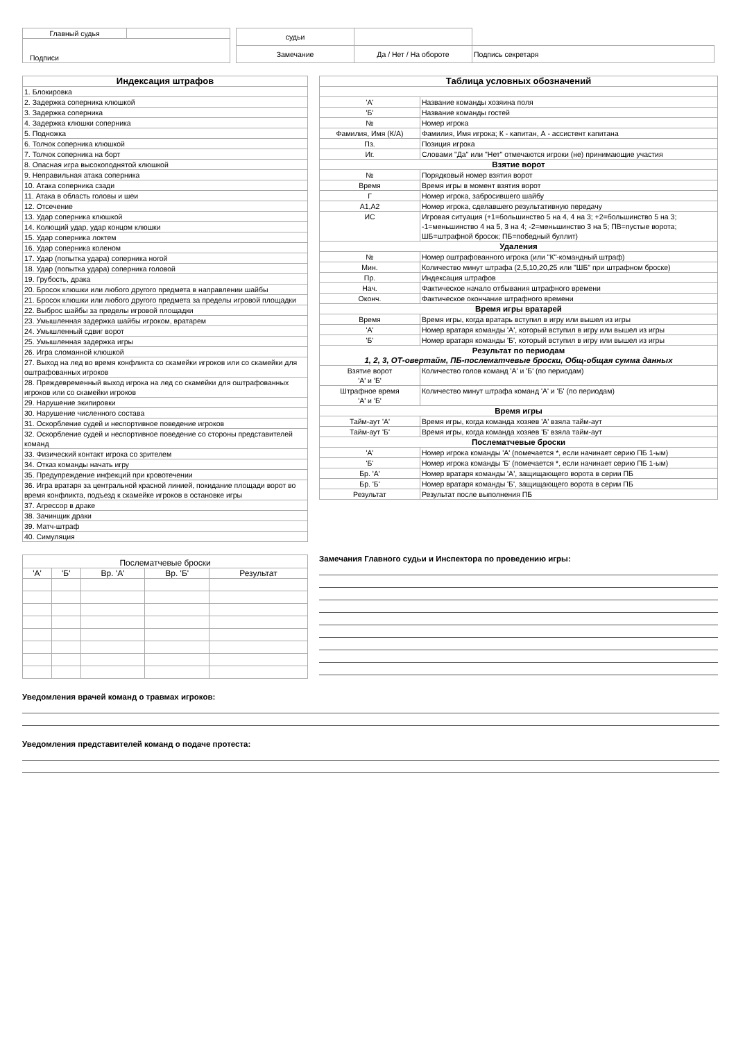| Главный судья | |
| Подписи | |
| судьи | | |
| Замечание | Да / Нет / На обороте | Подпись секретаря |
| Индексация штрафов |
| --- |
| 1. Блокировка |
| 2. Задержка соперника клюшкой |
| 3. Задержка соперника |
| 4. Задержка клюшки соперника |
| 5. Подножка |
| 6. Толчок соперника клюшкой |
| 7. Толчок соперника на борт |
| 8. Опасная игра высокоподнятой клюшкой |
| 9. Неправильная атака соперника |
| 10. Атака соперника сзади |
| 11. Атака в область головы и шеи |
| 12. Отсечение |
| 13. Удар соперника клюшкой |
| 14. Колющий удар, удар концом клюшки |
| 15. Удар соперника локтем |
| 16. Удар соперника коленом |
| 17. Удар (попытка удара) соперника ногой |
| 18. Удар (попытка удара) соперника головой |
| 19. Грубость, драка |
| 20. Бросок клюшки или любого другого предмета в направлении шайбы |
| 21. Бросок клюшки или любого другого предмета за пределы игровой площадки |
| 22. Выброс шайбы за пределы игровой площадки |
| 23. Умышленная задержка шайбы игроком, вратарем |
| 24. Умышленный сдвиг ворот |
| 25. Умышленная задержка игры |
| 26. Игра сломанной клюшкой |
| 27. Выход на лед во время конфликта со скамейки игроков или со скамейки для оштрафованных игроков |
| 28. Преждевременный выход игрока на лед со скамейки для оштрафованных игроков или со скамейки игроков |
| 29. Нарушение экипировки |
| 30. Нарушение численного состава |
| 31. Оскорбление судей и неспортивное поведение игроков |
| 32. Оскорбление судей и неспортивное поведение со стороны представителей команд |
| 33. Физический контакт игрока со зрителем |
| 34. Отказ команды начать игру |
| 35. Предупреждение инфекций при кровотечении |
| 36. Игра вратаря за центральной красной линией, покидание площади ворот во время конфликта, подъезд к скамейке игроков в остановке игры |
| 37. Агрессор в драке |
| 38. Зачинщик драки |
| 39. Матч-штраф |
| 40. Симуляция |
| Таблица условных обозначений | |
| --- | --- |
| 'А' | Название команды хозяина поля |
| 'Б' | Название команды гостей |
| № | Номер игрока |
| Фамилия, Имя (К/А) | Фамилия, Имя игрока; К - капитан, А - ассистент капитана |
| Пз. | Позиция игрока |
| Иг. | Словами "Да" или "Нет" отмечаются игроки (не) принимающие участия |
| Взятие ворот | |
| № | Порядковый номер взятия ворот |
| Время | Время игры в момент взятия ворот |
| Г | Номер игрока, забросившего шайбу |
| А1,А2 | Номер игрока, сделавшего результативную передачу |
| ИС | Игровая ситуация (+1=большинство 5 на 4, 4 на 3; +2=большинство 5 на 3; -1=меньшинство 4 на 5, 3 на 4; -2=меньшинство 3 на 5; ПВ=пустые ворота; ШБ=штрафной бросок; ПБ=победный буллит) |
| Удаления | |
| № | Номер оштрафованного игрока (или "К"-командный штраф) |
| Мин. | Количество минут штрафа (2,5,10,20,25 или "ШБ" при штрафном броске) |
| Пр. | Индексация штрафов |
| Нач. | Фактическое начало отбывания штрафного времени |
| Оконч. | Фактическое окончание штрафного времени |
| Время игры вратарей | |
| Время | Время игры, когда вратарь вступил в игру или вышел из игры |
| 'А' | Номер вратаря команды 'А', который вступил в игру или вышел из игры |
| 'Б' | Номер вратаря команды 'Б', который вступил в игру или вышел из игры |
| Результат по периодам 1, 2, 3, ОТ-овертайм, ПБ-послематчевые броски, Общ-общая сумма данных | |
| Взятие ворот 'А' и 'Б' | Количество голов команд 'А' и 'Б' (по периодам) |
| Штрафное время 'А' и 'Б' | Количество минут штрафа команд 'А' и 'Б' (по периодам) |
| Время игры | |
| Тайм-аут 'А' | Время игры, когда команда хозяев 'А' взяла тайм-аут |
| Тайм-аут 'Б' | Время игры, когда команда хозяев 'Б' взяла тайм-аут |
| Послематчевые броски | |
| 'А' | Номер игрока команды 'А' (помечается *, если начинает серию ПБ 1-ым) |
| 'Б' | Номер игрока команды 'Б' (помечается *, если начинает серию ПБ 1-ым) |
| Бр. 'А' | Номер вратаря команды 'А', защищающего ворота в серии ПБ |
| Бр. 'Б' | Номер вратаря команды 'Б', защищающего ворота в серии ПБ |
| Результат | Результат после выполнения ПБ |
| Послематчевые броски | | | | |
| 'А' | 'Б' | Вр. 'А' | Вр. 'Б' | Результат |
Замечания Главного судьи и Инспектора по проведению игры:
Уведомления врачей команд о травмах игроков:
Уведомления представителей команд о подаче протеста: